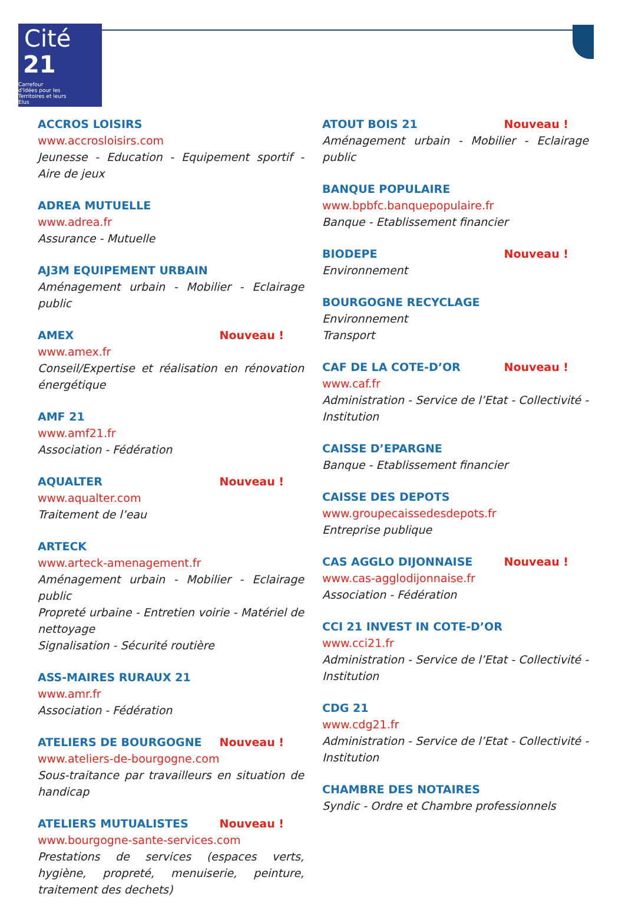Cité
21
Carrefour
d'Idées pour les
Territoires et leurs
Elus
ACCROS LOISIRS
www.accrosloisirs.com
Jeunesse - Education - Equipement sportif - Aire de jeux
ADREA MUTUELLE
www.adrea.fr
Assurance - Mutuelle
AJ3M EQUIPEMENT URBAIN
Aménagement urbain - Mobilier - Eclairage public
AMEX Nouveau !
www.amex.fr
Conseil/Expertise et réalisation en rénovation énergétique
AMF 21
www.amf21.fr
Association - Fédération
AQUALTER Nouveau !
www.aqualter.com
Traitement de l’eau
ARTECK
www.arteck-amenagement.fr
Aménagement urbain - Mobilier - Eclairage public
Propreté urbaine - Entretien voirie - Matériel de nettoyage
Signalisation - Sécurité routière
ASS-MAIRES RURAUX 21
www.amr.fr
Association - Fédération
ATELIERS DE BOURGOGNE Nouveau !
www.ateliers-de-bourgogne.com
Sous-traitance par travailleurs en situation de handicap
ATELIERS MUTUALISTES Nouveau !
www.bourgogne-sante-services.com
Prestations de services (espaces verts, hygiène, propreté, menuiserie, peinture, traitement des dechets)
ATOUT BOIS 21 Nouveau !
Aménagement urbain - Mobilier - Eclairage public
BANQUE POPULAIRE
www.bpbfc.banquepopulaire.fr
Banque - Etablissement financier
BIODEPE Nouveau !
Environnement
BOURGOGNE RECYCLAGE
Environnement
Transport
CAF DE LA COTE-D’OR Nouveau !
www.caf.fr
Administration - Service de l’Etat - Collectivité - Institution
CAISSE D’EPARGNE
Banque - Etablissement financier
CAISSE DES DEPOTS
www.groupecaissedesdepots.fr
Entreprise publique
CAS AGGLO DIJONNAISE Nouveau !
www.cas-agglodijonnaise.fr
Association - Fédération
CCI 21 INVEST IN COTE-D’OR
www.cci21.fr
Administration - Service de l’Etat - Collectivité - Institution
CDG 21
www.cdg21.fr
Administration - Service de l’Etat - Collectivité - Institution
CHAMBRE DES NOTAIRES
Syndic - Ordre et Chambre professionnels